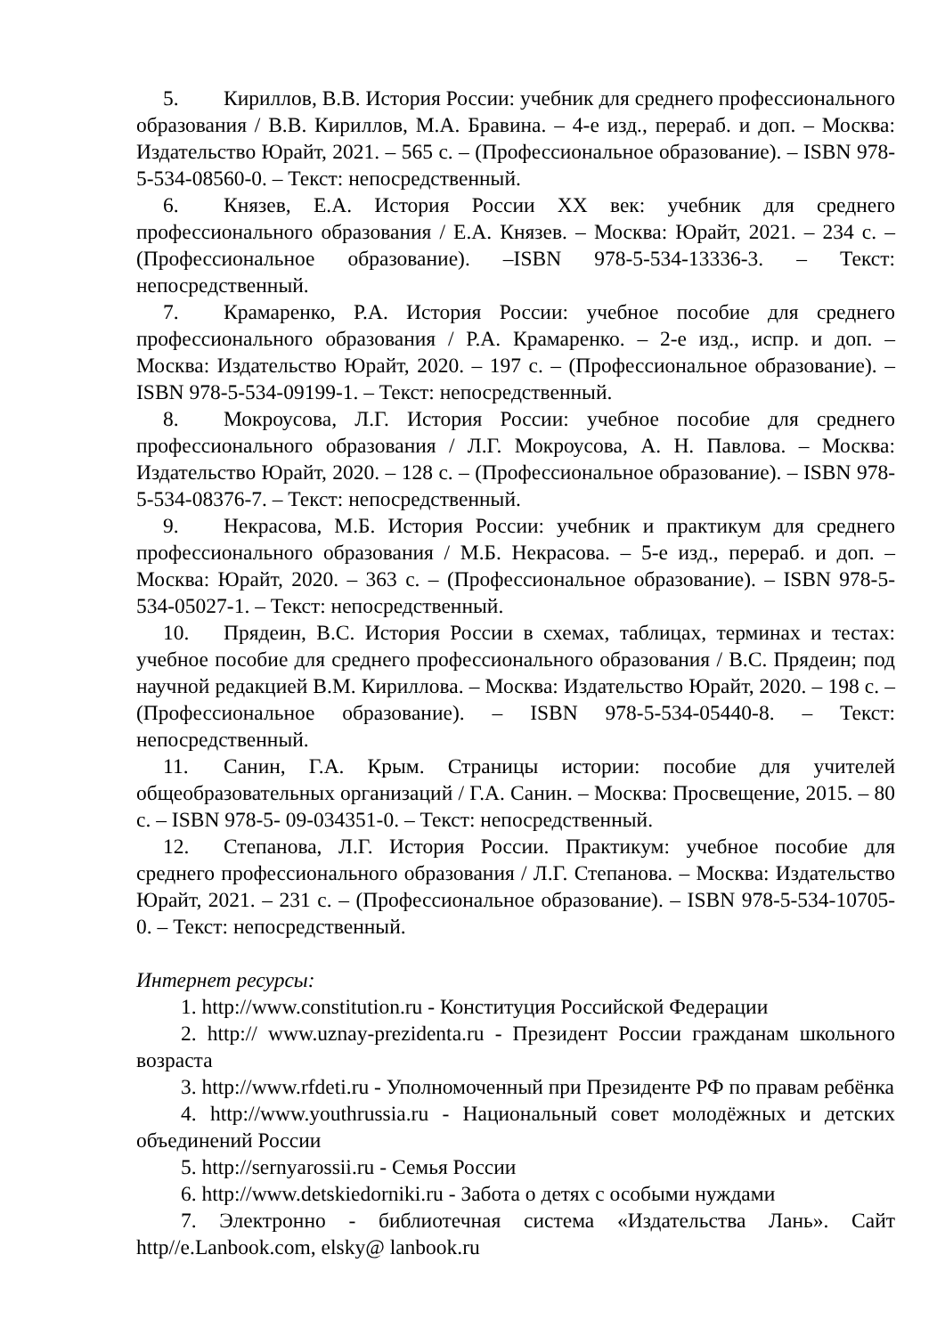5. Кириллов, В.В. История России: учебник для среднего профессионального образования / В.В. Кириллов, М.А. Бравина. – 4-е изд., перераб. и доп. – Москва: Издательство Юрайт, 2021. – 565 с. – (Профессиональное образование). – ISBN 978-5-534-08560-0. – Текст: непосредственный.
6. Князев, Е.А. История России XX век: учебник для среднего профессионального образования / Е.А. Князев. – Москва: Юрайт, 2021. – 234 с. – (Профессиональное образование). –ISBN 978-5-534-13336-3. – Текст: непосредственный.
7. Крамаренко, Р.А. История России: учебное пособие для среднего профессионального образования / Р.А. Крамаренко. – 2-е изд., испр. и доп. – Москва: Издательство Юрайт, 2020. – 197 с. – (Профессиональное образование). – ISBN 978-5-534-09199-1. – Текст: непосредственный.
8. Мокроусова, Л.Г. История России: учебное пособие для среднего профессионального образования / Л.Г. Мокроусова, А. Н. Павлова. – Москва: Издательство Юрайт, 2020. – 128 с. – (Профессиональное образование). – ISBN 978-5-534-08376-7. – Текст: непосредственный.
9. Некрасова, М.Б. История России: учебник и практикум для среднего профессионального образования / М.Б. Некрасова. – 5-е изд., перераб. и доп. – Москва: Юрайт, 2020. – 363 с. – (Профессиональное образование). – ISBN 978-5-534-05027-1. – Текст: непосредственный.
10. Прядеин, В.С. История России в схемах, таблицах, терминах и тестах: учебное пособие для среднего профессионального образования / В.С. Прядеин; под научной редакцией В.М. Кириллова. – Москва: Издательство Юрайт, 2020. – 198 с. – (Профессиональное образование). – ISBN 978-5-534-05440-8. – Текст: непосредственный.
11. Санин, Г.А. Крым. Страницы истории: пособие для учителей общеобразовательных организаций / Г.А. Санин. – Москва: Просвещение, 2015. – 80 с. – ISBN 978-5- 09-034351-0. – Текст: непосредственный.
12. Степанова, Л.Г. История России. Практикум: учебное пособие для среднего профессионального образования / Л.Г. Степанова. – Москва: Издательство Юрайт, 2021. – 231 с. – (Профессиональное образование). – ISBN 978-5-534-10705-0. – Текст: непосредственный.
Интернет ресурсы:
1. http://www.constitution.ru - Конституция Российской Федерации
2. http:// www.uznay-prezidenta.ru - Президент России гражданам школьного возраста
3. http://www.rfdeti.ru - Уполномоченный при Президенте РФ по правам ребёнка
4. http://www.youthrussia.ru - Национальный совет молодёжных и детских объединений России
5. http://sernyarossii.ru - Семья России
6. http://www.detskiedorniki.ru - Забота о детях с особыми нуждами
7. Электронно - библиотечная система «Издательства Лань». Сайт http//e.Lanbook.com, elsky@ lanbook.ru